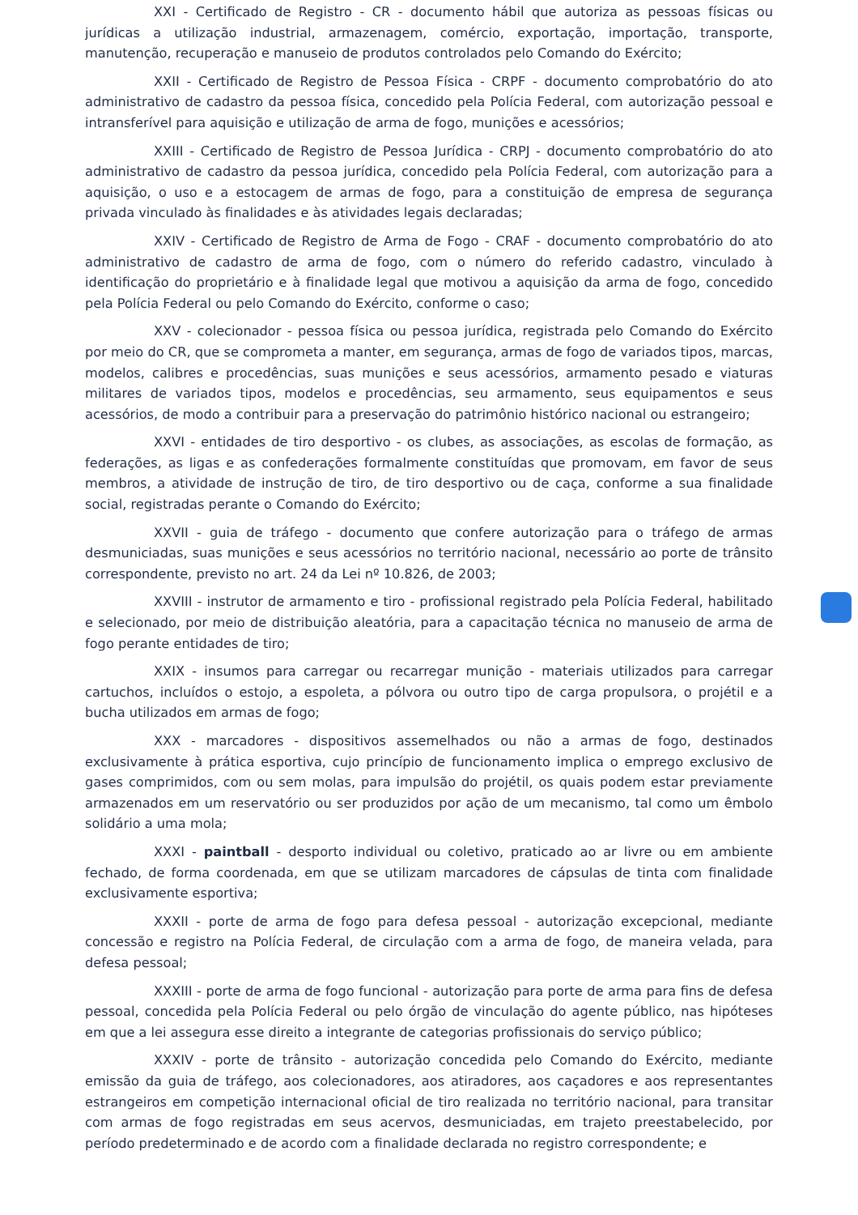XXI - Certificado de Registro - CR - documento hábil que autoriza as pessoas físicas ou jurídicas a utilização industrial, armazenagem, comércio, exportação, importação, transporte, manutenção, recuperação e manuseio de produtos controlados pelo Comando do Exército;
XXII - Certificado de Registro de Pessoa Física - CRPF - documento comprobatório do ato administrativo de cadastro da pessoa física, concedido pela Polícia Federal, com autorização pessoal e intransferível para aquisição e utilização de arma de fogo, munições e acessórios;
XXIII - Certificado de Registro de Pessoa Jurídica - CRPJ - documento comprobatório do ato administrativo de cadastro da pessoa jurídica, concedido pela Polícia Federal, com autorização para a aquisição, o uso e a estocagem de armas de fogo, para a constituição de empresa de segurança privada vinculado às finalidades e às atividades legais declaradas;
XXIV - Certificado de Registro de Arma de Fogo - CRAF - documento comprobatório do ato administrativo de cadastro de arma de fogo, com o número do referido cadastro, vinculado à identificação do proprietário e à finalidade legal que motivou a aquisição da arma de fogo, concedido pela Polícia Federal ou pelo Comando do Exército, conforme o caso;
XXV - colecionador - pessoa física ou pessoa jurídica, registrada pelo Comando do Exército por meio do CR, que se comprometa a manter, em segurança, armas de fogo de variados tipos, marcas, modelos, calibres e procedências, suas munições e seus acessórios, armamento pesado e viaturas militares de variados tipos, modelos e procedências, seu armamento, seus equipamentos e seus acessórios, de modo a contribuir para a preservação do patrimônio histórico nacional ou estrangeiro;
XXVI - entidades de tiro desportivo - os clubes, as associações, as escolas de formação, as federações, as ligas e as confederações formalmente constituídas que promovam, em favor de seus membros, a atividade de instrução de tiro, de tiro desportivo ou de caça, conforme a sua finalidade social, registradas perante o Comando do Exército;
XXVII - guia de tráfego - documento que confere autorização para o tráfego de armas desmuniciadas, suas munições e seus acessórios no território nacional, necessário ao porte de trânsito correspondente, previsto no art. 24 da Lei nº 10.826, de 2003;
XXVIII - instrutor de armamento e tiro - profissional registrado pela Polícia Federal, habilitado e selecionado, por meio de distribuição aleatória, para a capacitação técnica no manuseio de arma de fogo perante entidades de tiro;
XXIX - insumos para carregar ou recarregar munição - materiais utilizados para carregar cartuchos, incluídos o estojo, a espoleta, a pólvora ou outro tipo de carga propulsora, o projétil e a bucha utilizados em armas de fogo;
XXX - marcadores - dispositivos assemelhados ou não a armas de fogo, destinados exclusivamente à prática esportiva, cujo princípio de funcionamento implica o emprego exclusivo de gases comprimidos, com ou sem molas, para impulsão do projétil, os quais podem estar previamente armazenados em um reservatório ou ser produzidos por ação de um mecanismo, tal como um êmbolo solidário a uma mola;
XXXI - paintball - desporto individual ou coletivo, praticado ao ar livre ou em ambiente fechado, de forma coordenada, em que se utilizam marcadores de cápsulas de tinta com finalidade exclusivamente esportiva;
XXXII - porte de arma de fogo para defesa pessoal - autorização excepcional, mediante concessão e registro na Polícia Federal, de circulação com a arma de fogo, de maneira velada, para defesa pessoal;
XXXIII - porte de arma de fogo funcional - autorização para porte de arma para fins de defesa pessoal, concedida pela Polícia Federal ou pelo órgão de vinculação do agente público, nas hipóteses em que a lei assegura esse direito a integrante de categorias profissionais do serviço público;
XXXIV - porte de trânsito - autorização concedida pelo Comando do Exército, mediante emissão da guia de tráfego, aos colecionadores, aos atiradores, aos caçadores e aos representantes estrangeiros em competição internacional oficial de tiro realizada no território nacional, para transitar com armas de fogo registradas em seus acervos, desmuniciadas, em trajeto preestabelecido, por período predeterminado e de acordo com a finalidade declarada no registro correspondente; e